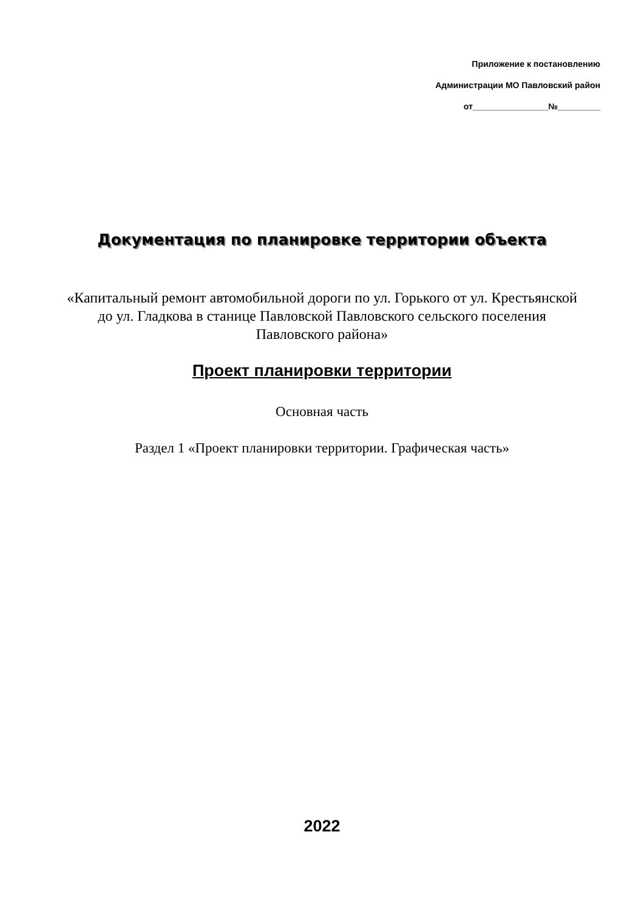Приложение к постановлению
Администрации МО Павловский район
от________________№_________
Документация по планировке территории объекта
«Капитальный ремонт автомобильной дороги по ул. Горького от ул. Крестьянской до ул. Гладкова в станице Павловской Павловского сельского поселения Павловского района»
Проект планировки территории
Основная часть
Раздел 1 «Проект планировки территории. Графическая часть»
2022